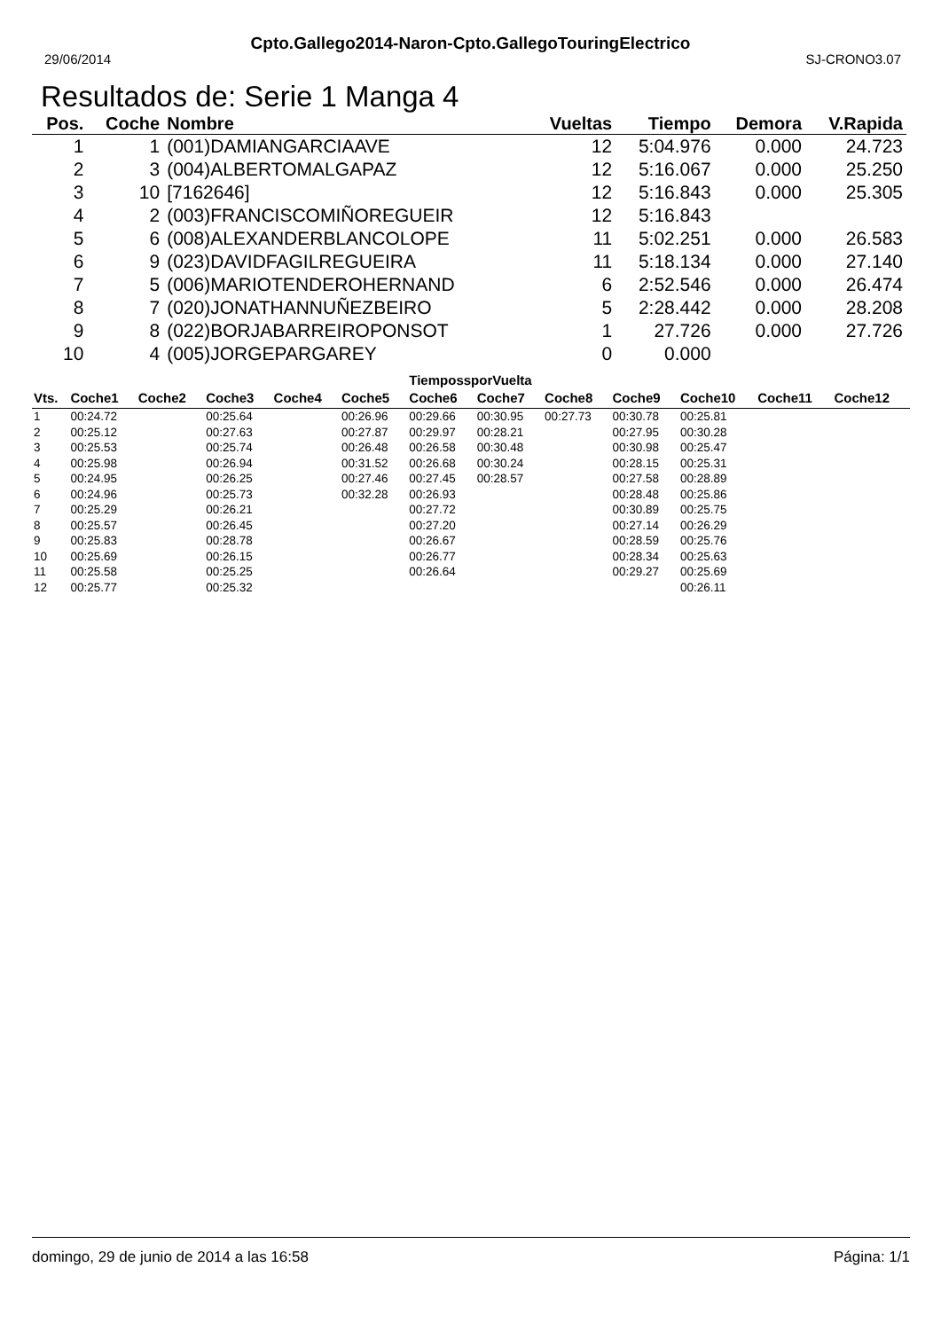29/06/2014
Cpto.Gallego2014-Naron-Cpto.GallegoTouringElectrico
SJ-CRONO3.07
Resultados de: Serie 1 Manga 4
| Pos. | Coche | Nombre | Vueltas | Tiempo | Demora | V.Rapida |
| --- | --- | --- | --- | --- | --- | --- |
| 1 | 1 | (001)DAMIANGARCIAAVE | 12 | 5:04.976 | 0.000 | 24.723 |
| 2 | 3 | (004)ALBERTOMALGAPAZ | 12 | 5:16.067 | 0.000 | 25.250 |
| 3 | 10 | [7162646] | 12 | 5:16.843 | 0.000 | 25.305 |
| 4 | 2 | (003)FRANCISCOMIÑOREGUEIR | 12 | 5:16.843 | | |
| 5 | 6 | (008)ALEXANDERBLANCOLOPE | 11 | 5:02.251 | 0.000 | 26.583 |
| 6 | 9 | (023)DAVIDFAGILREGUEIRA | 11 | 5:18.134 | 0.000 | 27.140 |
| 7 | 5 | (006)MARIOTENDEROHERNAND | 6 | 2:52.546 | 0.000 | 26.474 |
| 8 | 7 | (020)JONATHANNUÑEZBEIRO | 5 | 2:28.442 | 0.000 | 28.208 |
| 9 | 8 | (022)BORJABARREIROPONSOT | 1 | 27.726 | 0.000 | 27.726 |
| 10 | 4 | (005)JORGEPARGAREY | 0 | 0.000 | | |
TiempossporVuelta
| Vts. | Coche1 | Coche2 | Coche3 | Coche4 | Coche5 | Coche6 | Coche7 | Coche8 | Coche9 | Coche10 | Coche11 | Coche12 |
| --- | --- | --- | --- | --- | --- | --- | --- | --- | --- | --- | --- | --- |
| 1 | 00:24.72 | | 00:25.64 | | 00:26.96 | 00:29.66 | 00:30.95 | 00:27.73 | 00:30.78 | 00:25.81 | | |
| 2 | 00:25.12 | | 00:27.63 | | 00:27.87 | 00:29.97 | 00:28.21 | | 00:27.95 | 00:30.28 | | |
| 3 | 00:25.53 | | 00:25.74 | | 00:26.48 | 00:26.58 | 00:30.48 | | 00:30.98 | 00:25.47 | | |
| 4 | 00:25.98 | | 00:26.94 | | 00:31.52 | 00:26.68 | 00:30.24 | | 00:28.15 | 00:25.31 | | |
| 5 | 00:24.95 | | 00:26.25 | | 00:27.46 | 00:27.45 | 00:28.57 | | 00:27.58 | 00:28.89 | | |
| 6 | 00:24.96 | | 00:25.73 | | 00:32.28 | 00:26.93 | | | 00:28.48 | 00:25.86 | | |
| 7 | 00:25.29 | | 00:26.21 | | | 00:27.72 | | | 00:30.89 | 00:25.75 | | |
| 8 | 00:25.57 | | 00:26.45 | | | 00:27.20 | | | 00:27.14 | 00:26.29 | | |
| 9 | 00:25.83 | | 00:28.78 | | | 00:26.67 | | | 00:28.59 | 00:25.76 | | |
| 10 | 00:25.69 | | 00:26.15 | | | 00:26.77 | | | 00:28.34 | 00:25.63 | | |
| 11 | 00:25.58 | | 00:25.25 | | | 00:26.64 | | | 00:29.27 | 00:25.69 | | |
| 12 | 00:25.77 | | 00:25.32 | | | | | | | 00:26.11 | | |
domingo, 29 de junio de 2014 a las 16:58 Página: 1/1